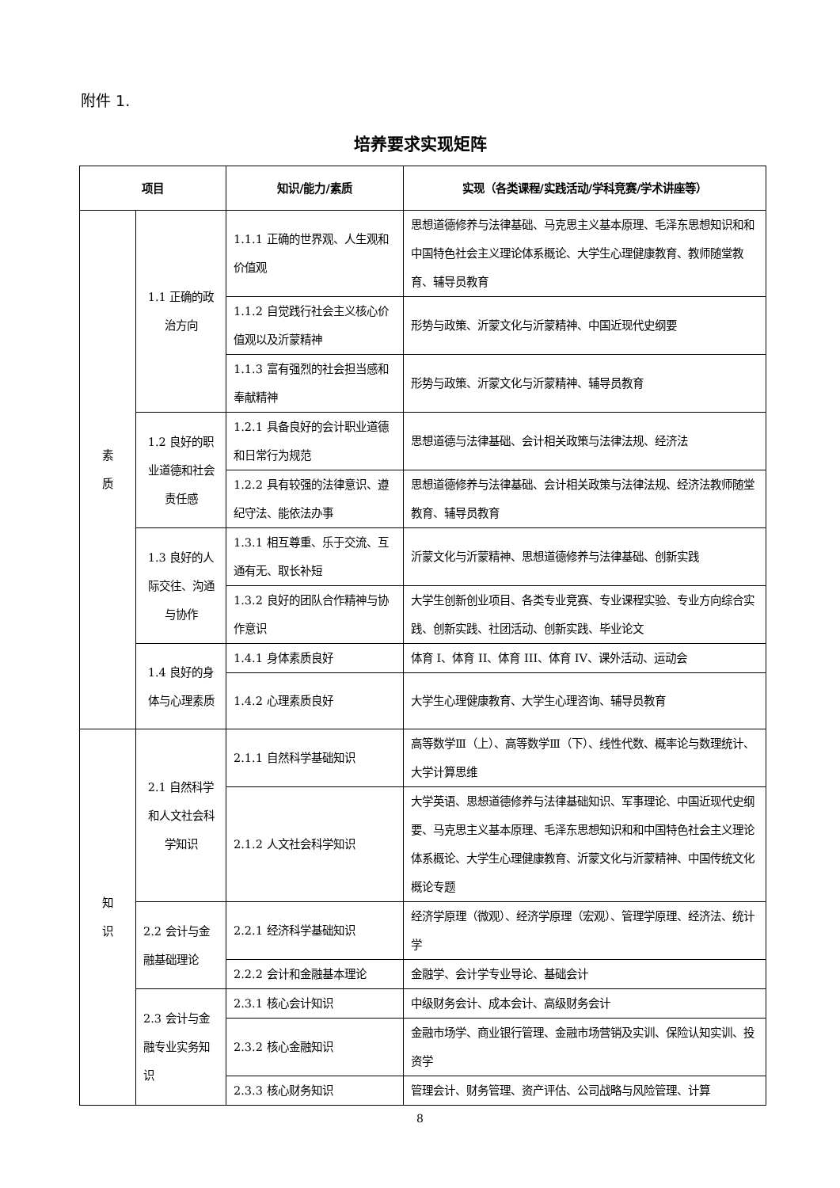附件 1.
培养要求实现矩阵
| 项目 | | 知识/能力/素质 | 实现（各类课程/实践活动/学科竞赛/学术讲座等） |
| --- | --- | --- | --- |
| 素 质 | 1.1 正确的政治方向 | 1.1.1 正确的世界观、人生观和价值观 | 思想道德修养与法律基础、马克思主义基本原理、毛泽东思想知识和和中国特色社会主义理论体系概论、大学生心理健康教育、教师随堂教育、辅导员教育 |
| | | 1.1.2 自觉践行社会主义核心价值观以及沂蒙精神 | 形势与政策、沂蒙文化与沂蒙精神、中国近现代史纲要 |
| | | 1.1.3 富有强烈的社会担当感和奉献精神 | 形势与政策、沂蒙文化与沂蒙精神、辅导员教育 |
| | 1.2 良好的职业道德和社会责任感 | 1.2.1 具备良好的会计职业道德和日常行为规范 | 思想道德与法律基础、会计相关政策与法律法规、经济法 |
| | | 1.2.2 具有较强的法律意识、遵纪守法、能依法办事 | 思想道德修养与法律基础、会计相关政策与法律法规、经济法教师随堂教育、辅导员教育 |
| | 1.3 良好的人际交往、沟通与协作 | 1.3.1 相互尊重、乐于交流、互通有无、取长补短 | 沂蒙文化与沂蒙精神、思想道德修养与法律基础、创新实践 |
| | | 1.3.2 良好的团队合作精神与协作意识 | 大学生创新创业项目、各类专业竞赛、专业课程实验、专业方向综合实践、创新实践、社团活动、创新实践、毕业论文 |
| | 1.4 良好的身体与心理素质 | 1.4.1 身体素质良好 | 体育 I、体育 II、体育 III、体育 IV、课外活动、运动会 |
| | | 1.4.2 心理素质良好 | 大学生心理健康教育、大学生心理咨询、辅导员教育 |
| 知 识 | 2.1 自然科学和人文社会科学知识 | 2.1.1 自然科学基础知识 | 高等数学Ⅲ（上）、高等数学Ⅲ（下）、线性代数、概率论与数理统计、大学计算思维 |
| | | 2.1.2 人文社会科学知识 | 大学英语、思想道德修养与法律基础知识、军事理论、中国近现代史纲要、马克思主义基本原理、毛泽东思想知识和和中国特色社会主义理论体系概论、大学生心理健康教育、沂蒙文化与沂蒙精神、中国传统文化概论专题 |
| | 2.2 会计与金融基础理论 | 2.2.1 经济科学基础知识 | 经济学原理（微观）、经济学原理（宏观）、管理学原理、经济法、统计学 |
| | | 2.2.2 会计和金融基本理论 | 金融学、会计学专业导论、基础会计 |
| | 2.3 会计与金融专业实务知识 | 2.3.1 核心会计知识 | 中级财务会计、成本会计、高级财务会计 |
| | | 2.3.2 核心金融知识 | 金融市场学、商业银行管理、金融市场营销及实训、保险认知实训、投资学 |
| | | 2.3.3 核心财务知识 | 管理会计、财务管理、资产评估、公司战略与风险管理、计算 |
8